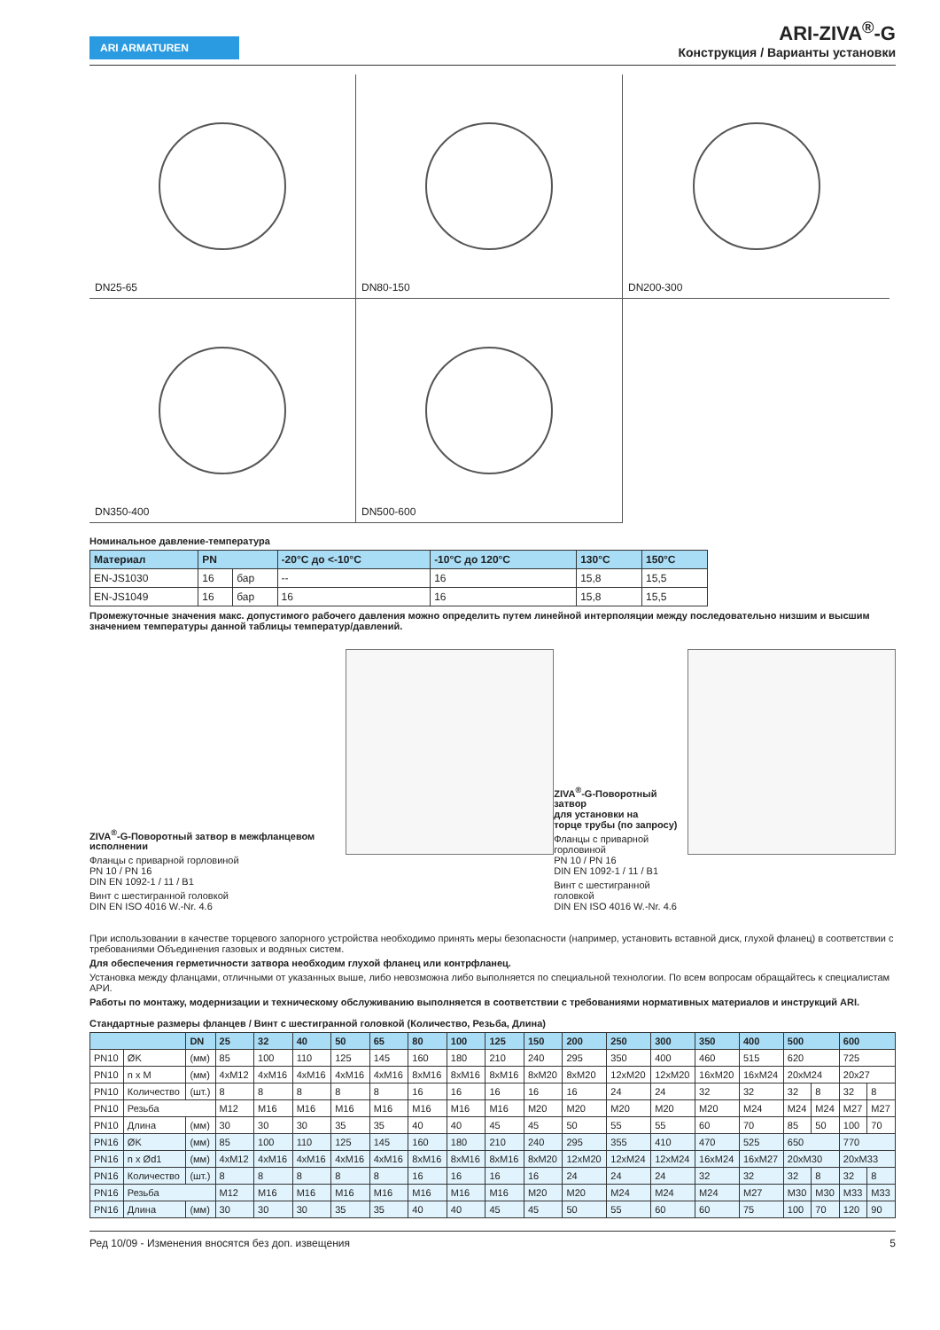ARI ARMATUREN
ARI-ZIVA<sup>®</sup>-G
Конструкция / Варианты установки
DN25-65
DN80-150
DN200-300
DN350-400
DN500-600
Номинальное давление-температура
| Материал | PN | | -20°C до <-10°C | -10°C до 120°C | 130°C | 150°C |
| --- | --- | --- | --- | --- | --- | --- |
| EN-JS1030 | 16 | бар | -- | 16 | 15,8 | 15,5 |
| EN-JS1049 | 16 | бар | 16 | 16 | 15,8 | 15,5 |
Промежуточные значения макс. допустимого рабочего давления можно определить путем линейной интерполяции между последовательно низшим и высшим значением температуры данной таблицы температур/давлений.
ZIVA<sup>®</sup>-G-Поворотный затвор в межфланцевом исполнении
Фланцы с приварной горловиной
PN 10 / PN 16
DIN EN 1092-1 / 11 / B1
Винт с шестигранной головкой
DIN EN ISO 4016 W.-Nr. 4.6
ZIVA<sup>®</sup>-G-Поворотный затвор
для установки на
торце трубы (по запросу)
Фланцы с приварной горловиной
PN 10 / PN 16
DIN EN 1092-1 / 11 / B1
Винт с шестигранной головкой
DIN EN ISO 4016 W.-Nr. 4.6
При использовании в качестве торцевого запорного устройства необходимо принять меры безопасности (например, установить вставной диск, глухой фланец) в соответствии с требованиями Объединения газовых и водяных систем.
Для обеспечения герметичности затвора необходим глухой фланец или контрфланец.
Установка между фланцами, отличными от указанных выше, либо невозможна либо выполняется по специальной технологии. По всем вопросам обращайтесь к специалистам АРИ.
Работы по монтажу, модернизации и техническому обслуживанию выполняется в соответствии с требованиями нормативных материалов и инструкций ARI.
Стандартные размеры фланцев / Винт с шестигранной головкой (Количество, Резьба, Длина)
| | | DN | 25 | 32 | 40 | 50 | 65 | 80 | 100 | 125 | 150 | 200 | 250 | 300 | 350 | 400 | 500 | | 600 | |
| --- | --- | --- | --- | --- | --- | --- | --- | --- | --- | --- | --- | --- | --- | --- | --- | --- | --- | --- | --- | --- |
| PN10 | ØK | (мм) | 85 | 100 | 110 | 125 | 145 | 160 | 180 | 210 | 240 | 295 | 350 | 400 | 460 | 515 | 620 | | 725 | |
| PN10 | n x M | (мм) | 4xM12 | 4xM16 | 4xM16 | 4xM16 | 4xM16 | 8xM16 | 8xM16 | 8xM16 | 8xM20 | 8xM20 | 12xM20 | 12xM20 | 16xM20 | 16xM24 | 20xM24 | | 20x27 | |
| PN10 | Количество | (шт.) | 8 | 8 | 8 | 8 | 8 | 16 | 16 | 16 | 16 | 16 | 24 | 24 | 32 | 32 | 32 | 8 | 32 | 8 |
| PN10 | Резьба | | M12 | M16 | M16 | M16 | M16 | M16 | M16 | M16 | M20 | M20 | M20 | M20 | M20 | M24 | M24 | M24 | M27 | M27 |
| PN10 | Длина | (мм) | 30 | 30 | 30 | 35 | 35 | 40 | 40 | 45 | 45 | 50 | 55 | 55 | 60 | 70 | 85 | 50 | 100 | 70 |
| PN16 | ØK | (мм) | 85 | 100 | 110 | 125 | 145 | 160 | 180 | 210 | 240 | 295 | 355 | 410 | 470 | 525 | 650 | | 770 | |
| PN16 | n x Ød1 | (мм) | 4xM12 | 4xM16 | 4xM16 | 4xM16 | 4xM16 | 8xM16 | 8xM16 | 8xM16 | 8xM20 | 12xM20 | 12xM24 | 12xM24 | 16xM24 | 16xM27 | 20xM30 | | 20xM33 | |
| PN16 | Количество | (шт.) | 8 | 8 | 8 | 8 | 8 | 16 | 16 | 16 | 16 | 24 | 24 | 24 | 32 | 32 | 32 | 8 | 32 | 8 |
| PN16 | Резьба | | M12 | M16 | M16 | M16 | M16 | M16 | M16 | M16 | M20 | M20 | M24 | M24 | M24 | M27 | M30 | M30 | M33 | M33 |
| PN16 | Длина | (мм) | 30 | 30 | 30 | 35 | 35 | 40 | 40 | 45 | 45 | 50 | 55 | 60 | 60 | 75 | 100 | 70 | 120 | 90 |
Ред 10/09 - Изменения вносятся без доп. извещения 5